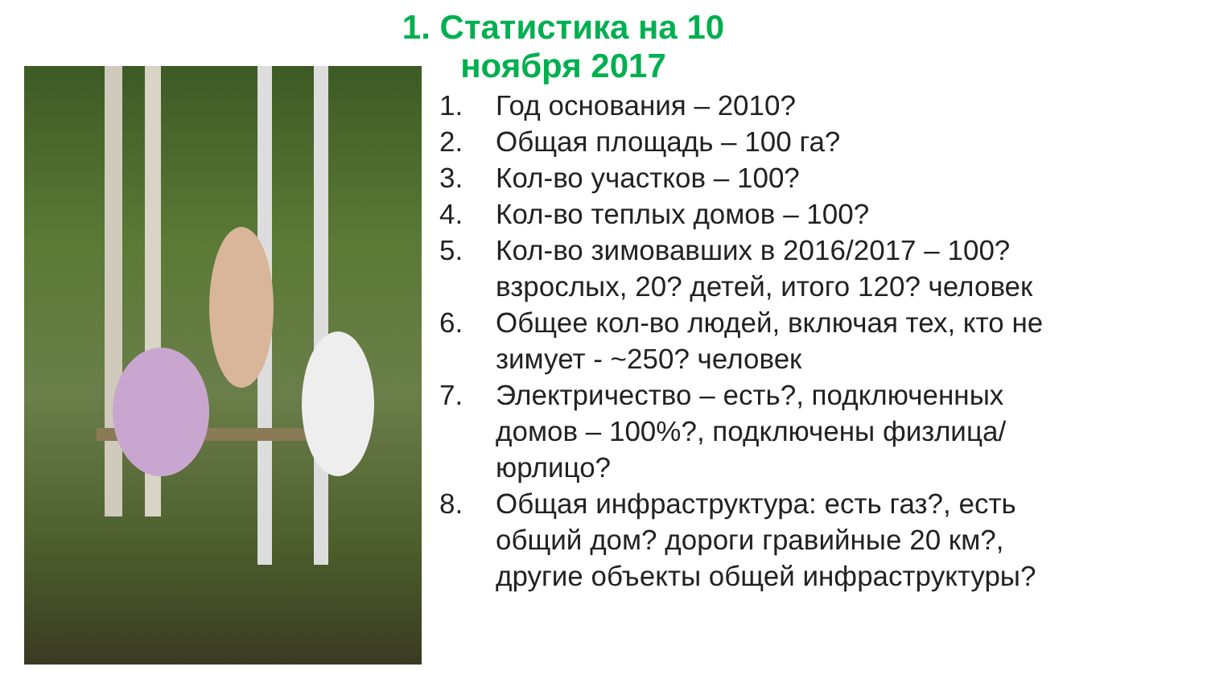1. Статистика на 10 ноября 2017
1. Год основания – 2010?
2. Общая площадь – 100 га?
3. Кол-во участков – 100?
4. Кол-во теплых домов – 100?
5. Кол-во зимовавших в 2016/2017 – 100? взрослых, 20? детей, итого 120? человек
6. Общее кол-во людей, включая тех, кто не зимует - ~250? человек
7. Электричество – есть?, подключенных домов – 100%?, подключены физлица/юрлицо?
8. Общая инфраструктура: есть газ?, есть общий дом? дороги гравийные 20 км?, другие объекты общей инфраструктуры?